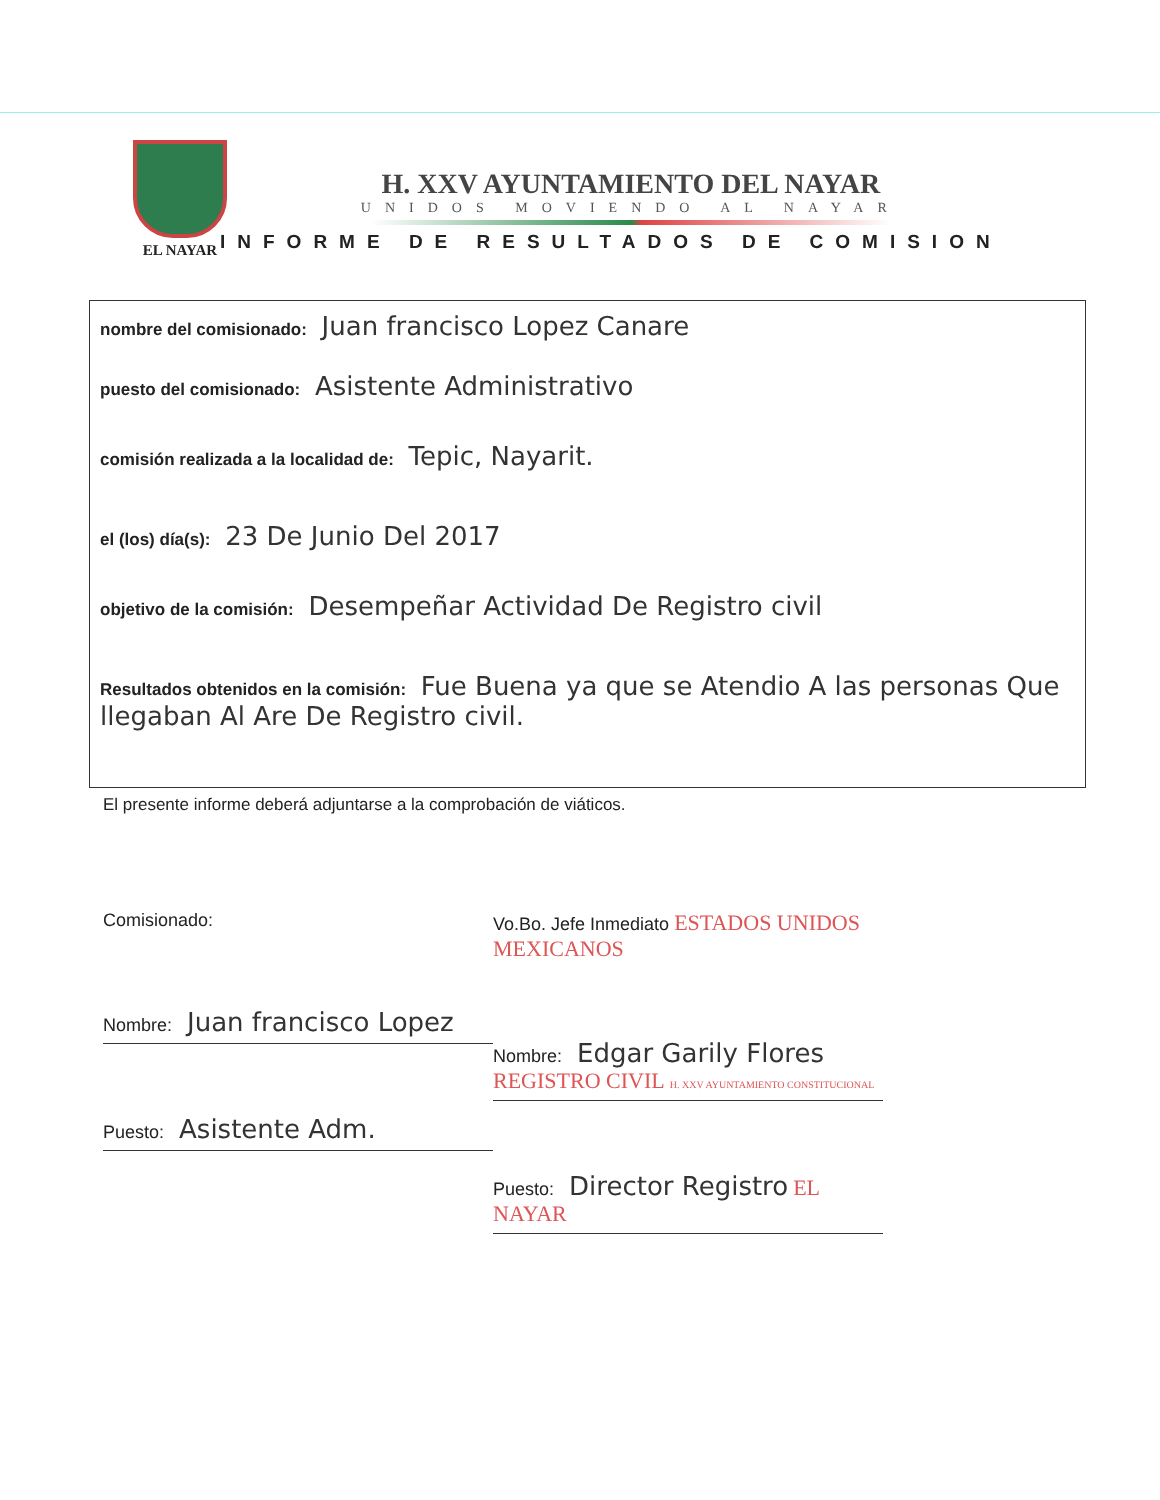EL NAYAR
H. XXV AYUNTAMIENTO DEL NAYAR
UNIDOS MOVIENDO AL NAYAR
INFORME DE RESULTADOS DE COMISION
nombre del comisionado: Juan francisco Lopez Canare
puesto del comisionado: Asistente Administrativo
comisión realizada a la localidad de: Tepic, Nayarit.
el (los) día(s): 23 De Junio Del 2017
objetivo de la comisión: Desempeñar Actividad De Registro civil
Resultados obtenidos en la comisión: Fue Buena ya que se Atendio A las personas Que llegaban Al Are De Registro civil.
El presente informe deberá adjuntarse a la comprobación de viáticos.
Comisionado:
Nombre: Juan francisco Lopez
Puesto: Asistente Adm.
Vo.Bo. Jefe Inmediato ESTADOS UNIDOS MEXICANOS
Nombre: Edgar Garily Flores REGISTRO CIVIL H. XXV AYUNTAMIENTO CONSTITUCIONAL
Puesto: Director Registro EL NAYAR